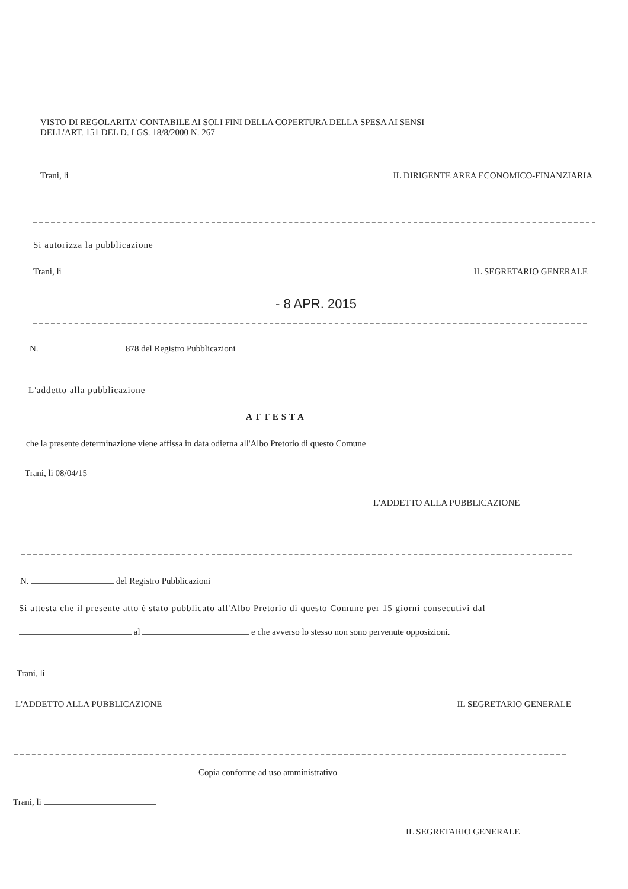VISTO DI REGOLARITA' CONTABILE AI SOLI FINI DELLA COPERTURA DELLA SPESA AI SENSI
DELL'ART. 151 DEL D. LGS. 18/8/2000 N. 267
Trani, li IL DIRIGENTE AREA ECONOMICO-FINANZIARIA
Si autorizza la pubblicazione
Trani, li IL SEGRETARIO GENERALE
- 8 APR. 2015
N. 878 del Registro Pubblicazioni
L'addetto alla pubblicazione
ATTESTA
che la presente determinazione viene affissa in data odierna all'Albo Pretorio di questo Comune
Trani, li 08/04/15
L'ADDETTO ALLA PUBBLICAZIONE
N. del Registro Pubblicazioni
Si attesta che il presente atto è stato pubblicato all'Albo Pretorio di questo Comune per 15 giorni consecutivi dal
al e che avverso lo stesso non sono pervenute opposizioni.
Trani, li
L'ADDETTO ALLA PUBBLICAZIONE IL SEGRETARIO GENERALE
Copia conforme ad uso amministrativo
Trani, li
IL SEGRETARIO GENERALE